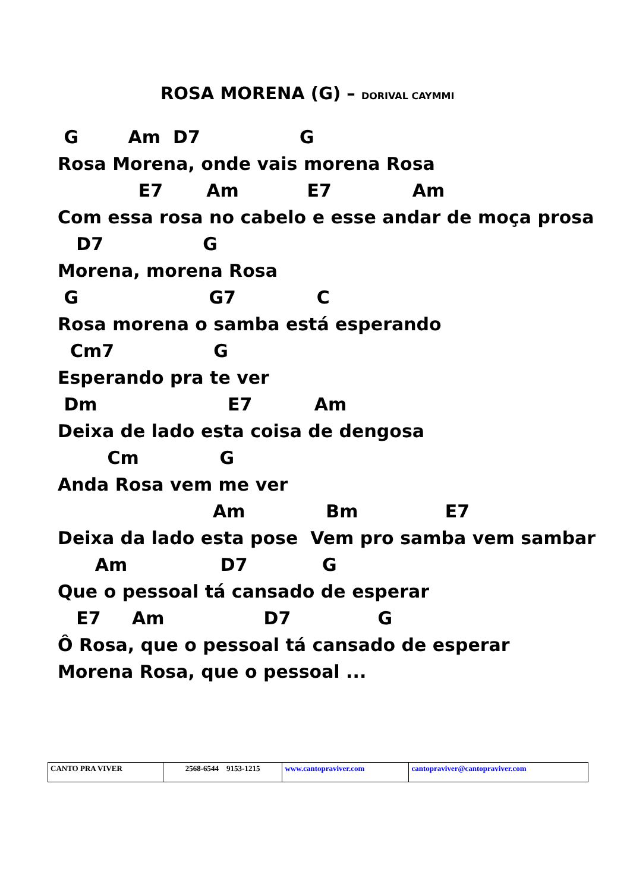ROSA MORENA (G) – DORIVAL CAYMMI
 G        Am  D7                G
Rosa Morena, onde vais morena Rosa
             E7       Am           E7             Am
Com essa rosa no cabelo e esse andar de moça prosa
   D7                G
Morena, morena Rosa
 G                     G7             C
Rosa morena o samba está esperando
  Cm7                G
Esperando pra te ver
 Dm                     E7          Am
Deixa de lado esta coisa de dengosa
        Cm             G
Anda Rosa vem me ver
                         Am             Bm              E7
Deixa da lado esta pose  Vem pro samba vem sambar
      Am               D7            G
Que o pessoal tá cansado de esperar
   E7     Am                D7              G
Ô Rosa, que o pessoal tá cansado de esperar
Morena Rosa, que o pessoal ...
| CANTO PRA VIVER | 2568-6544 9153-1215 | www.cantopraviver.com | cantopraviver@cantopraviver.com |